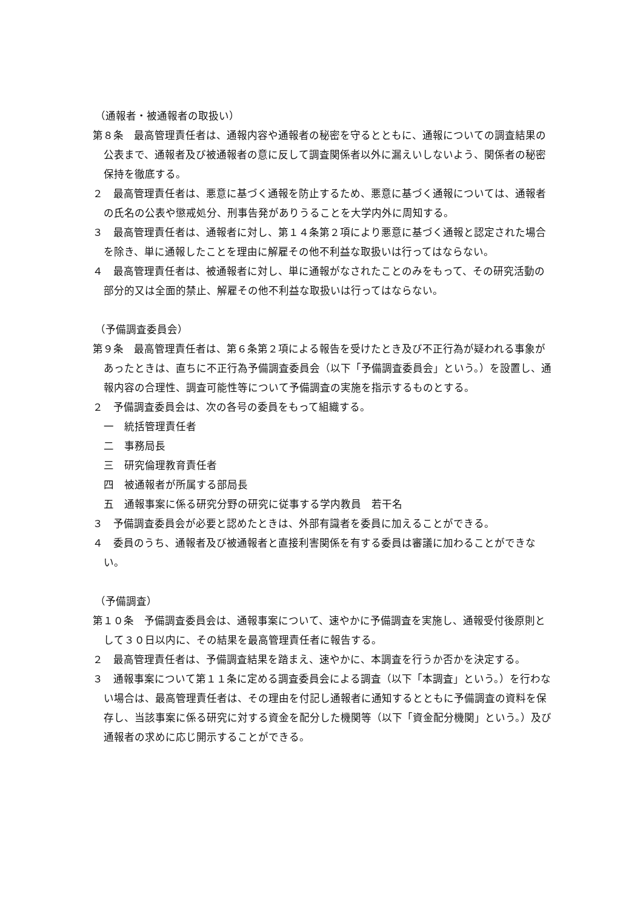（通報者・被通報者の取扱い）
第８条　最高管理責任者は、通報内容や通報者の秘密を守るとともに、通報についての調査結果の公表まで、通報者及び被通報者の意に反して調査関係者以外に漏えいしないよう、関係者の秘密保持を徹底する。
２　最高管理責任者は、悪意に基づく通報を防止するため、悪意に基づく通報については、通報者の氏名の公表や懲戒処分、刑事告発がありうることを大学内外に周知する。
３　最高管理責任者は、通報者に対し、第１４条第２項により悪意に基づく通報と認定された場合を除き、単に通報したことを理由に解雇その他不利益な取扱いは行ってはならない。
４　最高管理責任者は、被通報者に対し、単に通報がなされたことのみをもって、その研究活動の部分的又は全面的禁止、解雇その他不利益な取扱いは行ってはならない。
（予備調査委員会）
第９条　最高管理責任者は、第６条第２項による報告を受けたとき及び不正行為が疑われる事象があったときは、直ちに不正行為予備調査委員会（以下「予備調査委員会」という。）を設置し、通報内容の合理性、調査可能性等について予備調査の実施を指示するものとする。
２　予備調査委員会は、次の各号の委員をもって組織する。
一　統括管理責任者
二　事務局長
三　研究倫理教育責任者
四　被通報者が所属する部局長
五　通報事案に係る研究分野の研究に従事する学内教員　若干名
３　予備調査委員会が必要と認めたときは、外部有識者を委員に加えることができる。
４　委員のうち、通報者及び被通報者と直接利害関係を有する委員は審議に加わることができない。
（予備調査）
第１０条　予備調査委員会は、通報事案について、速やかに予備調査を実施し、通報受付後原則として３０日以内に、その結果を最高管理責任者に報告する。
２　最高管理責任者は、予備調査結果を踏まえ、速やかに、本調査を行うか否かを決定する。
３　通報事案について第１１条に定める調査委員会による調査（以下「本調査」という。）を行わない場合は、最高管理責任者は、その理由を付記し通報者に通知するとともに予備調査の資料を保存し、当該事案に係る研究に対する資金を配分した機関等（以下「資金配分機関」という。）及び通報者の求めに応じ開示することができる。